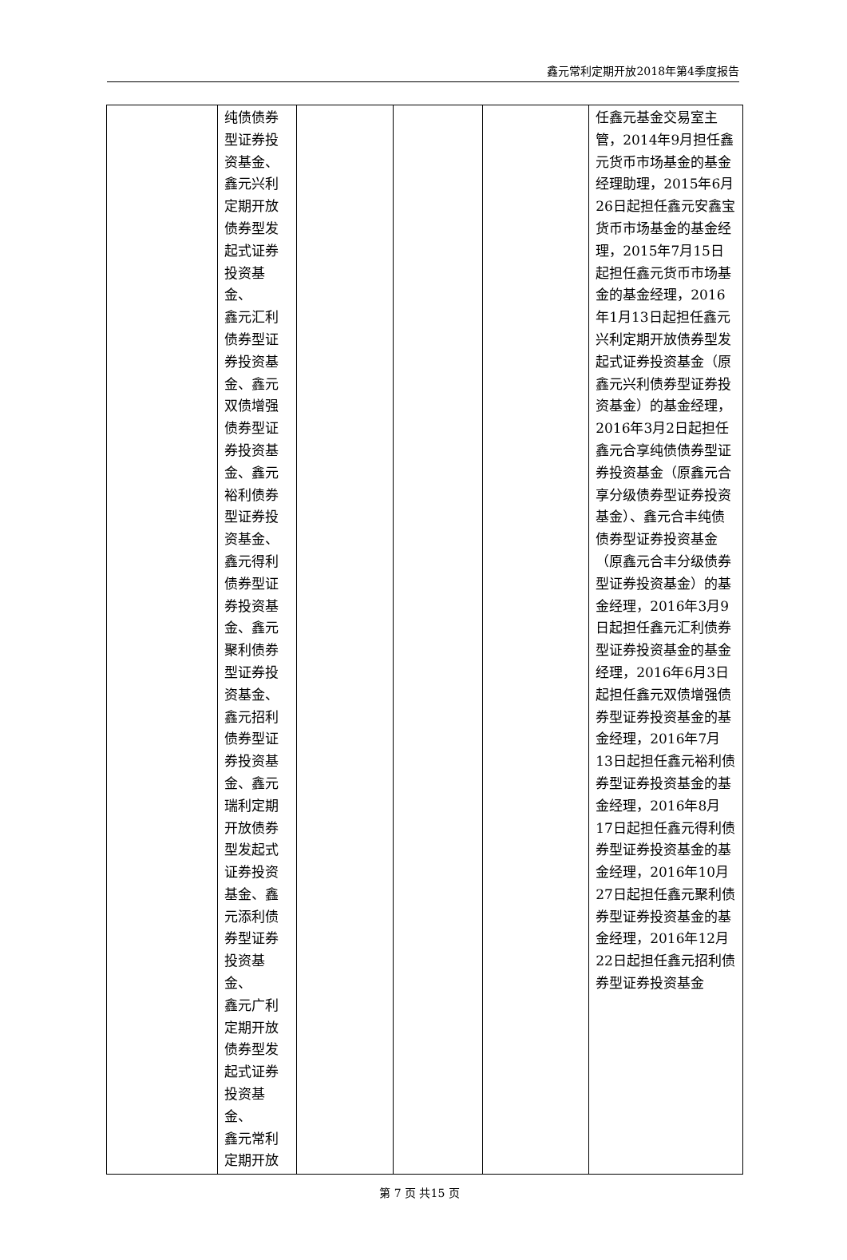鑫元常利定期开放2018年第4季度报告
| | 纯债债券 型证券投 资基金、 鑫元兴利 定期开放 债券型发 起式证券 投资基金、 鑫元汇利 债券型证 券投资基 金、鑫元 双债增强 债券型证 券投资基 金、鑫元 裕利债券 型证券投 资基金、 鑫元得利 债券型证 券投资基 金、鑫元 聚利债券 型证券投 资基金、 鑫元招利 债券型证 券投资基 金、鑫元 瑞利定期 开放债券 型发起式 证券投资 基金、鑫 元添利债 券型证券 投资基金、 鑫元广利 定期开放 债券型发 起式证券 投资基金、 鑫元常利 定期开放 | | | | 任鑫元基金交易室主管，2014年9月担任鑫元货币市场基金的基金经理助理，2015年6月26日起担任鑫元安鑫宝货币市场基金的基金经理，2015年7月15日起担任鑫元货币市场基金的基金经理，2016年1月13日起担任鑫元兴利定期开放债券型发起式证券投资基金（原鑫元兴利债券型证券投资基金）的基金经理，2016年3月2日起担任鑫元合享纯债债券型证券投资基金（原鑫元合享分级债券型证券投资基金）、鑫元合丰纯债债券型证券投资基金（原鑫元合丰分级债券型证券投资基金）的基金经理，2016年3月9日起担任鑫元汇利债券型证券投资基金的基金经理，2016年6月3日起担任鑫元双债增强债券型证券投资基金的基金经理，2016年7月13日起担任鑫元裕利债券型证券投资基金的基金经理，2016年8月17日起担任鑫元得利债券型证券投资基金的基金经理，2016年10月27日起担任鑫元聚利债券型证券投资基金的基金经理，2016年12月22日起担任鑫元招利债券型证券投资基金 |
第 7 页 共15 页